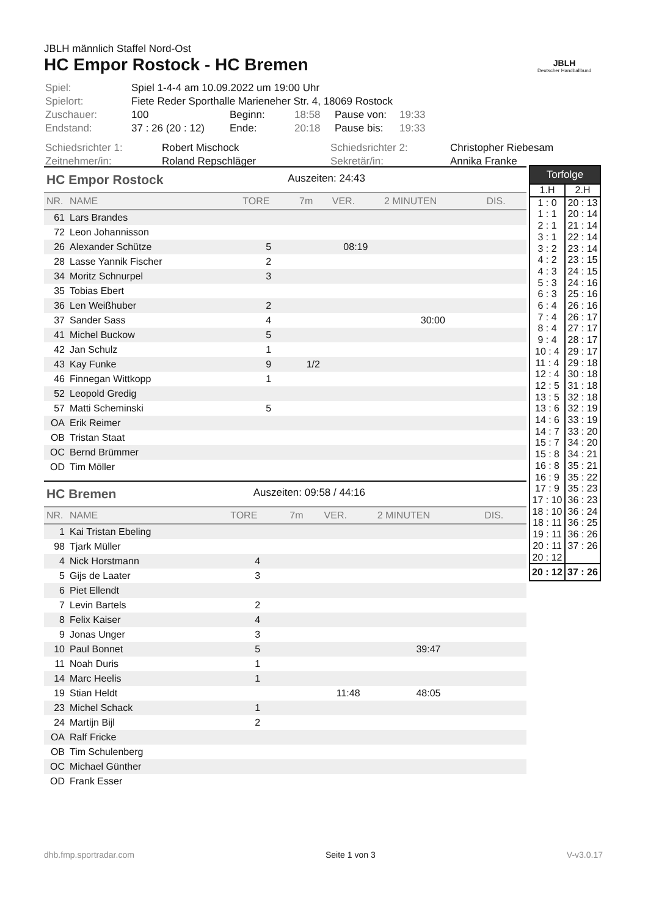JBLH männlich Staffel Nord-Ost
HC Empor Rostock - HC Bremen
| Spiel: | Spiel 1-4-4 am 10.09.2022 um 19:00 Uhr | | | | |
| Spielort: | Fiete Reder Sporthalle Marieneher Str. 4, 18069 Rostock | | | | |
| Zuschauer: | 100 | Beginn: | 18:58 | Pause von: | 19:33 |
| Endstand: | 37 : 26 (20 : 12) | Ende: | 20:18 | Pause bis: | 19:33 |
| Schiedsrichter 1: | Robert Mischock | Schiedsrichter 2: | Christopher Riebesam |
| Zeitnehmer/in: | Roland Repschläger | Sekretär/in: | Annika Franke |
JBLH
Deutscher Handballbund
HC Empor Rostock Auszeiten: 24:43
| NR. | NAME | TORE | 7m | VER. | 2 MINUTEN | DIS. |
| --- | --- | --- | --- | --- | --- | --- |
| 61 | Lars Brandes | | | | | |
| 72 | Leon Johannisson | | | | | |
| 26 | Alexander Schütze | 5 | | 08:19 | | |
| 28 | Lasse Yannik Fischer | 2 | | | | |
| 34 | Moritz Schnurpel | 3 | | | | |
| 35 | Tobias Ebert | | | | | |
| 36 | Len Weißhuber | 2 | | | | |
| 37 | Sander Sass | 4 | | | 30:00 | |
| 41 | Michel Buckow | 5 | | | | |
| 42 | Jan Schulz | 1 | | | | |
| 43 | Kay Funke | 9 | 1/2 | | | |
| 46 | Finnegan Wittkopp | 1 | | | | |
| 52 | Leopold Gredig | | | | | |
| 57 | Matti Scheminski | 5 | | | | |
| OA | Erik Reimer | | | | | |
| OB | Tristan Staat | | | | | |
| OC | Bernd Brümmer | | | | | |
| OD | Tim Möller | | | | | |
HC Bremen Auszeiten: 09:58 / 44:16
| NR. | NAME | TORE | 7m | VER. | 2 MINUTEN | DIS. |
| --- | --- | --- | --- | --- | --- | --- |
| 1 | Kai Tristan Ebeling | | | | | |
| 98 | Tjark Müller | | | | | |
| 4 | Nick Horstmann | 4 | | | | |
| 5 | Gijs de Laater | 3 | | | | |
| 6 | Piet Ellendt | | | | | |
| 7 | Levin Bartels | 2 | | | | |
| 8 | Felix Kaiser | 4 | | | | |
| 9 | Jonas Unger | 3 | | | | |
| 10 | Paul Bonnet | 5 | | | 39:47 | |
| 11 | Noah Duris | 1 | | | | |
| 14 | Marc Heelis | 1 | | | | |
| 19 | Stian Heldt | | | 11:48 | 48:05 | |
| 23 | Michel Schack | 1 | | | | |
| 24 | Martijn Bijl | 2 | | | | |
| OA | Ralf Fricke | | | | | |
| OB | Tim Schulenberg | | | | | |
| OC | Michael Günther | | | | | |
| OD | Frank Esser | | | | | |
| Torfolge | |
| --- | --- |
| 1.H | 2.H |
| 1 : 0 | 20 : 13 |
| 1 : 1 | 20 : 14 |
| 2 : 1 | 21 : 14 |
| 3 : 1 | 22 : 14 |
| 3 : 2 | 23 : 14 |
| 4 : 2 | 23 : 15 |
| 4 : 3 | 24 : 15 |
| 5 : 3 | 24 : 16 |
| 6 : 3 | 25 : 16 |
| 6 : 4 | 26 : 16 |
| 7 : 4 | 26 : 17 |
| 8 : 4 | 27 : 17 |
| 9 : 4 | 28 : 17 |
| 10 : 4 | 29 : 17 |
| 11 : 4 | 29 : 18 |
| 12 : 4 | 30 : 18 |
| 12 : 5 | 31 : 18 |
| 13 : 5 | 32 : 18 |
| 13 : 6 | 32 : 19 |
| 14 : 6 | 33 : 19 |
| 14 : 7 | 33 : 20 |
| 15 : 7 | 34 : 20 |
| 15 : 8 | 34 : 21 |
| 16 : 8 | 35 : 21 |
| 16 : 9 | 35 : 22 |
| 17 : 9 | 35 : 23 |
| 17 : 10 | 36 : 23 |
| 18 : 10 | 36 : 24 |
| 18 : 11 | 36 : 25 |
| 19 : 11 | 36 : 26 |
| 20 : 11 | 37 : 26 |
| 20 : 12 | |
| 20 : 12 | 37 : 26 |
dhb.fmp.sportradar.com Seite 1 von 3 V-v3.0.17